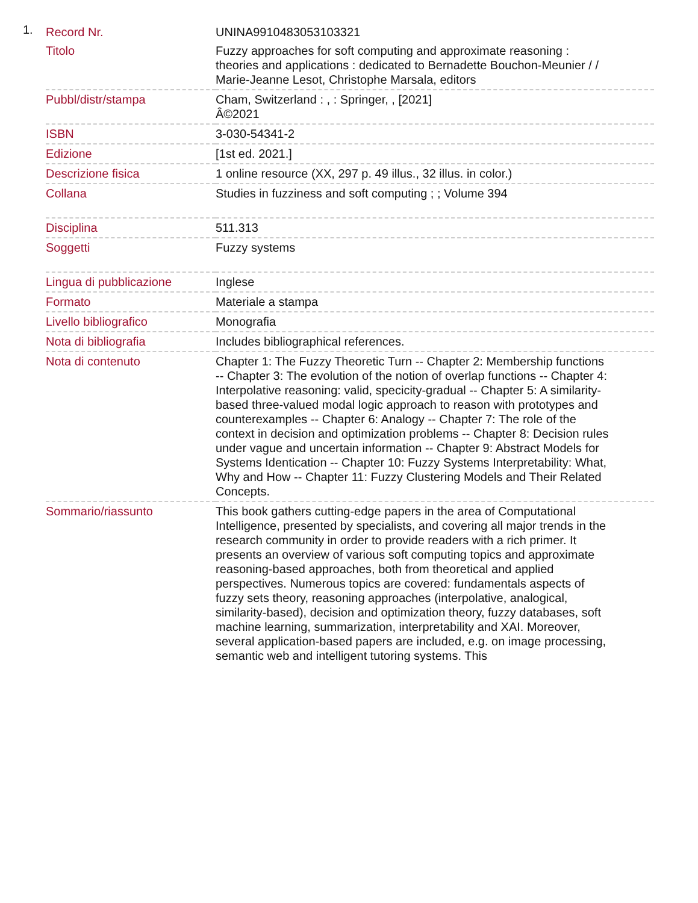1.
| Record Nr. | UNINA9910483053103321 |
| Titolo | Fuzzy approaches for soft computing and approximate reasoning : theories and applications : dedicated to Bernadette Bouchon-Meunier / / Marie-Jeanne Lesot, Christophe Marsala, editors |
| Pubbl/distr/stampa | Cham, Switzerland : , : Springer, , [2021] Â©2021 |
| ISBN | 3-030-54341-2 |
| Edizione | [1st ed. 2021.] |
| Descrizione fisica | 1 online resource (XX, 297 p. 49 illus., 32 illus. in color.) |
| Collana | Studies in fuzziness and soft computing ; ; Volume 394 |
| Disciplina | 511.313 |
| Soggetti | Fuzzy systems |
| Lingua di pubblicazione | Inglese |
| Formato | Materiale a stampa |
| Livello bibliografico | Monografia |
| Nota di bibliografia | Includes bibliographical references. |
| Nota di contenuto | Chapter 1: The Fuzzy Theoretic Turn -- Chapter 2: Membership functions -- Chapter 3: The evolution of the notion of overlap functions -- Chapter 4: Interpolative reasoning: valid, specicity-gradual -- Chapter 5: A similarity-based three-valued modal logic approach to reason with prototypes and counterexamples -- Chapter 6: Analogy -- Chapter 7: The role of the context in decision and optimization problems -- Chapter 8: Decision rules under vague and uncertain information -- Chapter 9: Abstract Models for Systems Identication -- Chapter 10: Fuzzy Systems Interpretability: What, Why and How -- Chapter 11: Fuzzy Clustering Models and Their Related Concepts. |
| Sommario/riassunto | This book gathers cutting-edge papers in the area of Computational Intelligence, presented by specialists, and covering all major trends in the research community in order to provide readers with a rich primer. It presents an overview of various soft computing topics and approximate reasoning-based approaches, both from theoretical and applied perspectives. Numerous topics are covered: fundamentals aspects of fuzzy sets theory, reasoning approaches (interpolative, analogical, similarity-based), decision and optimization theory, fuzzy databases, soft machine learning, summarization, interpretability and XAI. Moreover, several application-based papers are included, e.g. on image processing, semantic web and intelligent tutoring systems. This |